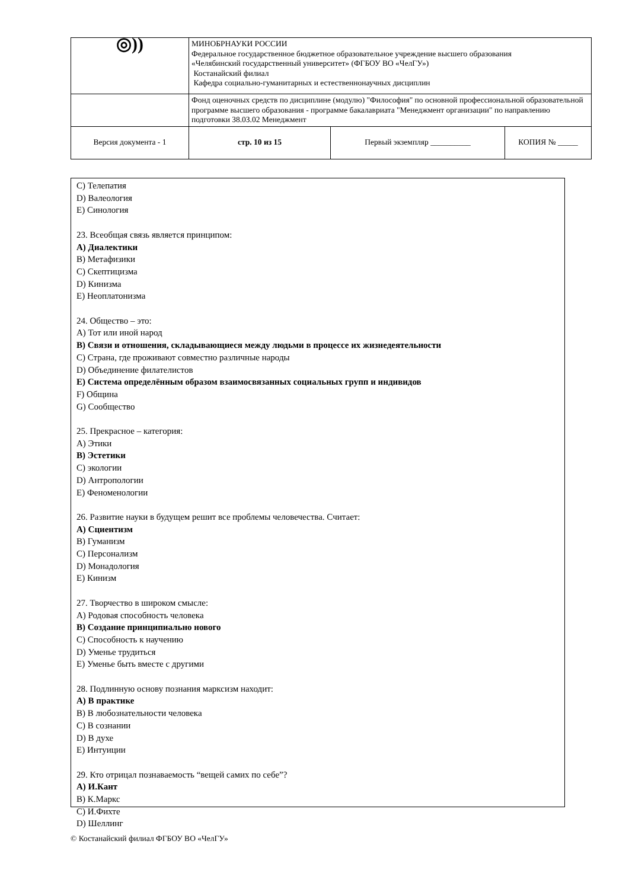| ◎)) | МИНОБРНАУКИ РОССИИ Федеральное государственное бюджетное образовательное учреждение высшего образования «Челябинский государственный университет» (ФГБОУ ВО «ЧелГУ») Костанайский филиал Кафедра социально-гуманитарных и естественнонаучных дисциплин | | |
| | Фонд оценочных средств по дисциплине (модулю) "Философия" по основной профессиональной образовательной программе высшего образования - программе бакалавриата "Менеджмент организации" по направлению подготовки 38.03.02 Менеджмент | | |
| Версия документа - 1 | стр. 10 из 15 | Первый экземпляр __________ | КОПИЯ № _____ |
C) Телепатия
D) Валеология
E) Синология
23. Всеобщая связь является принципом:
A) Диалектики
B) Метафизики
C) Скептицизма
D) Кинизма
E) Неоплатонизма
24. Общество – это:
A) Тот или иной народ
B) Связи и отношения, складывающиеся между людьми в процессе их жизнедеятельности
C) Страна, где проживают совместно различные народы
D) Объединение филателистов
E) Система определённым образом взаимосвязанных социальных групп и индивидов
F) Община
G) Сообщество
25. Прекрасное – категория:
A) Этики
B) Эстетики
C) экологии
D) Антропологии
E) Феноменологии
26. Развитие науки в будущем решит все проблемы человечества. Считает:
A) Сциентизм
B) Гуманизм
C) Персонализм
D) Монадология
E) Кинизм
27. Творчество в широком смысле:
A) Родовая способность человека
B) Создание принципиально нового
C) Способность к научению
D) Уменье трудиться
E) Уменье быть вместе с другими
28. Подлинную основу познания марксизм находит:
A) В практике
B) В любознательности человека
C) В сознании
D) В духе
E) Интуиции
29. Кто отрицал познаваемость “вещей самих по себе”?
A) И.Кант
B) К.Маркс
C) И.Фихте
D) Шеллинг
© Костанайский филиал ФГБОУ ВО «ЧелГУ»